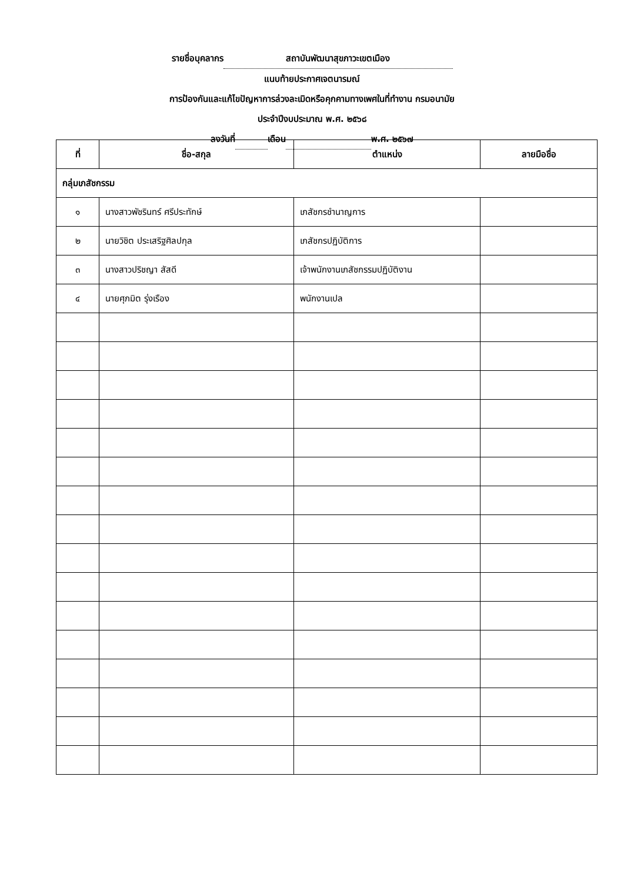รายชื่อบุคลากร สถาบันพัฒนาสุขภาวะเขตเมือง
แนบท้ายประกาศเจตนารมณ์
การป้องกันและแก้ไขปัญหาการล่วงละเมิดหรือคุกคามทางเพศในที่ทำงาน กรมอนามัย
ประจำปีงบประมาณ พ.ศ. ๒๕๖๘
ลงวันที่ เดือน พ.ศ. ๒๕๖๗
| ที่ | ชื่อ-สกุล | ตำแหน่ง | ลายมือชื่อ |
| --- | --- | --- | --- |
| กลุ่มเภสัชกรรม | | | |
| ๑ | นางสาวพัชรินทร์ ศรีประทักษ์ | เภสัชกรชำนาญการ | |
| ๒ | นายวิชิต ประเสริฐศิลปกุล | เภสัชกรปฏิบัติการ | |
| ๓ | นางสาวปริชญา สัสดี | เจ้าพนักงานเภสัชกรรมปฏิบัติงาน | |
| ๔ | นายศุภมิต รุ่งเรือง | พนักงานเปล | |